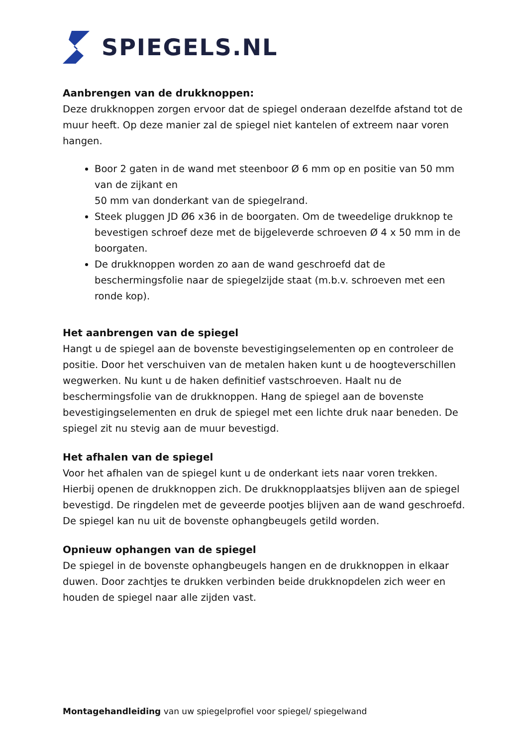SPIEGELS.NL
Aanbrengen van de drukknoppen:
Deze drukknoppen zorgen ervoor dat de spiegel onderaan dezelfde afstand tot de muur heeft. Op deze manier zal de spiegel niet kantelen of extreem naar voren hangen.
Boor 2 gaten in de wand met steenboor Ø 6 mm op en positie van 50 mm van de zijkant en
50 mm van donderkant van de spiegelrand.
Steek pluggen JD Ø6 x36 in de boorgaten. Om de tweedelige drukknop te bevestigen schroef deze met de bijgeleverde schroeven Ø 4 x 50 mm in de boorgaten.
De drukknoppen worden zo aan de wand geschroefd dat de beschermingsfolie naar de spiegelzijde staat (m.b.v. schroeven met een ronde kop).
Het aanbrengen van de spiegel
Hangt u de spiegel aan de bovenste bevestigingselementen op en controleer de positie. Door het verschuiven van de metalen haken kunt u de hoogteverschillen wegwerken. Nu kunt u de haken definitief vastschroeven. Haalt nu de beschermingsfolie van de drukknoppen. Hang de spiegel aan de bovenste bevestigingselementen en druk de spiegel met een lichte druk naar beneden. De spiegel zit nu stevig aan de muur bevestigd.
Het afhalen van de spiegel
Voor het afhalen van de spiegel kunt u de onderkant iets naar voren trekken. Hierbij openen de drukknoppen zich. De drukknopplaatsjes blijven aan de spiegel bevestigd. De ringdelen met de geveerde pootjes blijven aan de wand geschroefd. De spiegel kan nu uit de bovenste ophangbeugels getild worden.
Opnieuw ophangen van de spiegel
De spiegel in de bovenste ophangbeugels hangen en de drukknoppen in elkaar duwen. Door zachtjes te drukken verbinden beide drukknopdelen zich weer en houden de spiegel naar alle zijden vast.
Montagehandleiding van uw spiegelprofiel voor spiegel/ spiegelwand